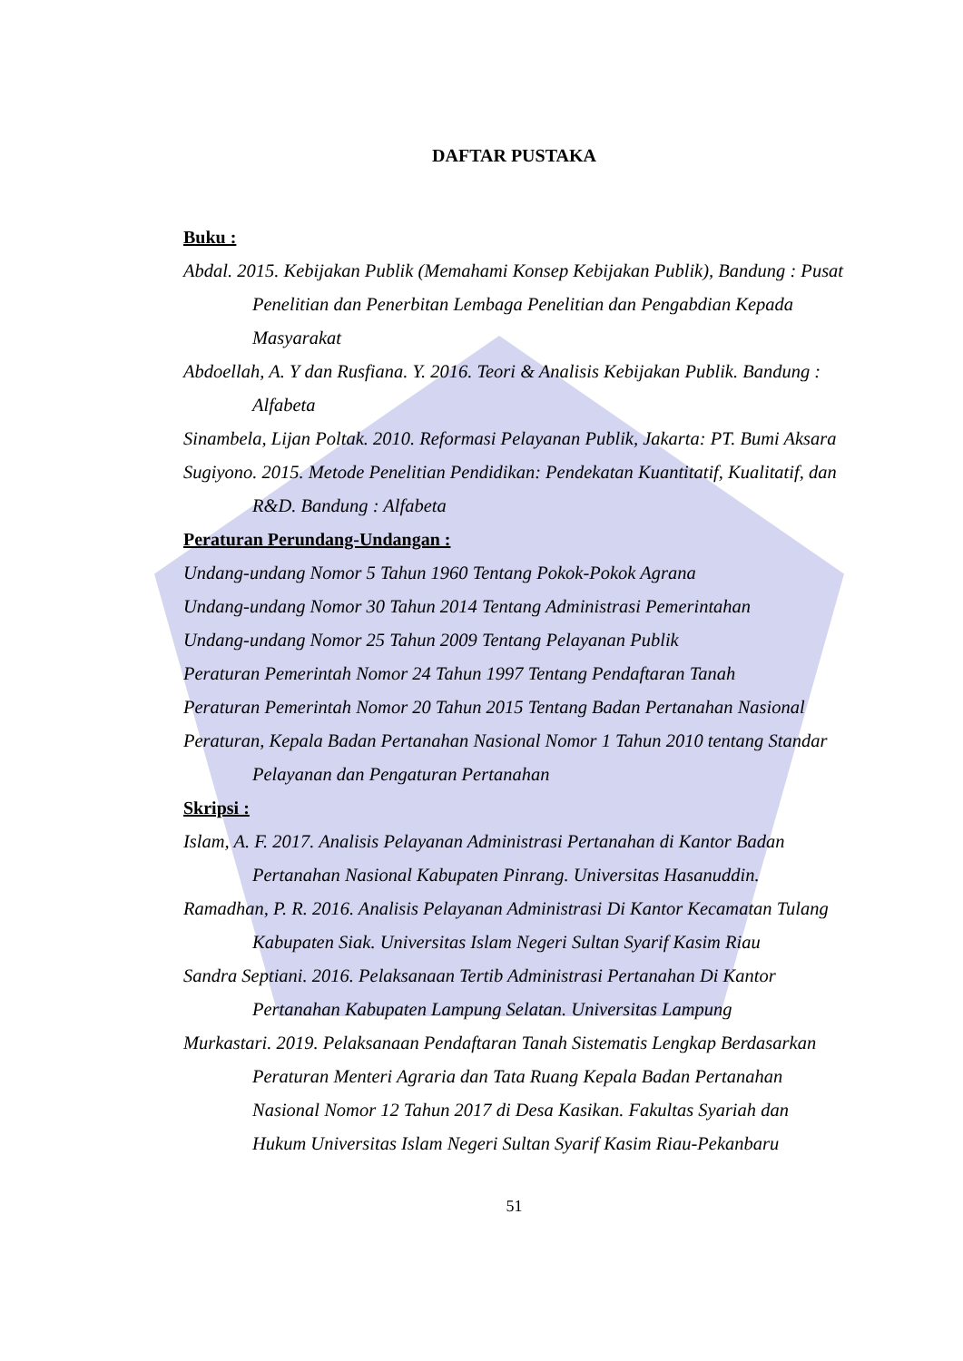DAFTAR PUSTAKA
Buku :
Abdal. 2015. Kebijakan Publik (Memahami Konsep Kebijakan Publik), Bandung : Pusat Penelitian dan Penerbitan Lembaga Penelitian dan Pengabdian Kepada Masyarakat
Abdoellah, A. Y dan Rusfiana. Y. 2016. Teori & Analisis Kebijakan Publik. Bandung : Alfabeta
Sinambela, Lijan Poltak. 2010. Reformasi Pelayanan Publik, Jakarta: PT. Bumi Aksara
Sugiyono. 2015. Metode Penelitian Pendidikan: Pendekatan Kuantitatif, Kualitatif, dan R&D. Bandung : Alfabeta
Peraturan Perundang-Undangan :
Undang-undang Nomor 5 Tahun 1960 Tentang Pokok-Pokok Agrana
Undang-undang Nomor 30 Tahun 2014 Tentang Administrasi Pemerintahan
Undang-undang Nomor 25 Tahun 2009 Tentang Pelayanan Publik
Peraturan Pemerintah Nomor 24 Tahun 1997 Tentang Pendaftaran Tanah
Peraturan Pemerintah Nomor 20 Tahun 2015 Tentang Badan Pertanahan Nasional
Peraturan, Kepala Badan Pertanahan Nasional Nomor 1 Tahun 2010 tentang Standar Pelayanan dan Pengaturan Pertanahan
Skripsi :
Islam, A. F. 2017. Analisis Pelayanan Administrasi Pertanahan di Kantor Badan Pertanahan Nasional Kabupaten Pinrang. Universitas Hasanuddin.
Ramadhan, P. R. 2016. Analisis Pelayanan Administrasi Di Kantor Kecamatan Tulang Kabupaten Siak. Universitas Islam Negeri Sultan Syarif Kasim Riau
Sandra Septiani. 2016. Pelaksanaan Tertib Administrasi Pertanahan Di Kantor Pertanahan Kabupaten Lampung Selatan. Universitas Lampung
Murkastari. 2019. Pelaksanaan Pendaftaran Tanah Sistematis Lengkap Berdasarkan Peraturan Menteri Agraria dan Tata Ruang Kepala Badan Pertanahan Nasional Nomor 12 Tahun 2017 di Desa Kasikan. Fakultas Syariah dan Hukum Universitas Islam Negeri Sultan Syarif Kasim Riau-Pekanbaru
51